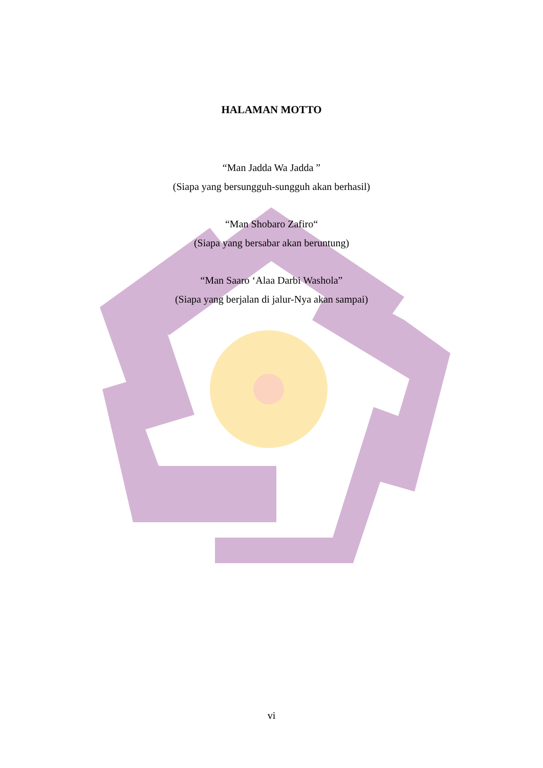HALAMAN MOTTO
“Man Jadda Wa Jadda ”
(Siapa yang bersungguh-sungguh akan berhasil)
“Man Shobaro Zafiro“
(Siapa yang bersabar akan beruntung)
“Man Saaro ‘Alaa Darbi Washola”
(Siapa yang berjalan di jalur-Nya akan sampai)
vi